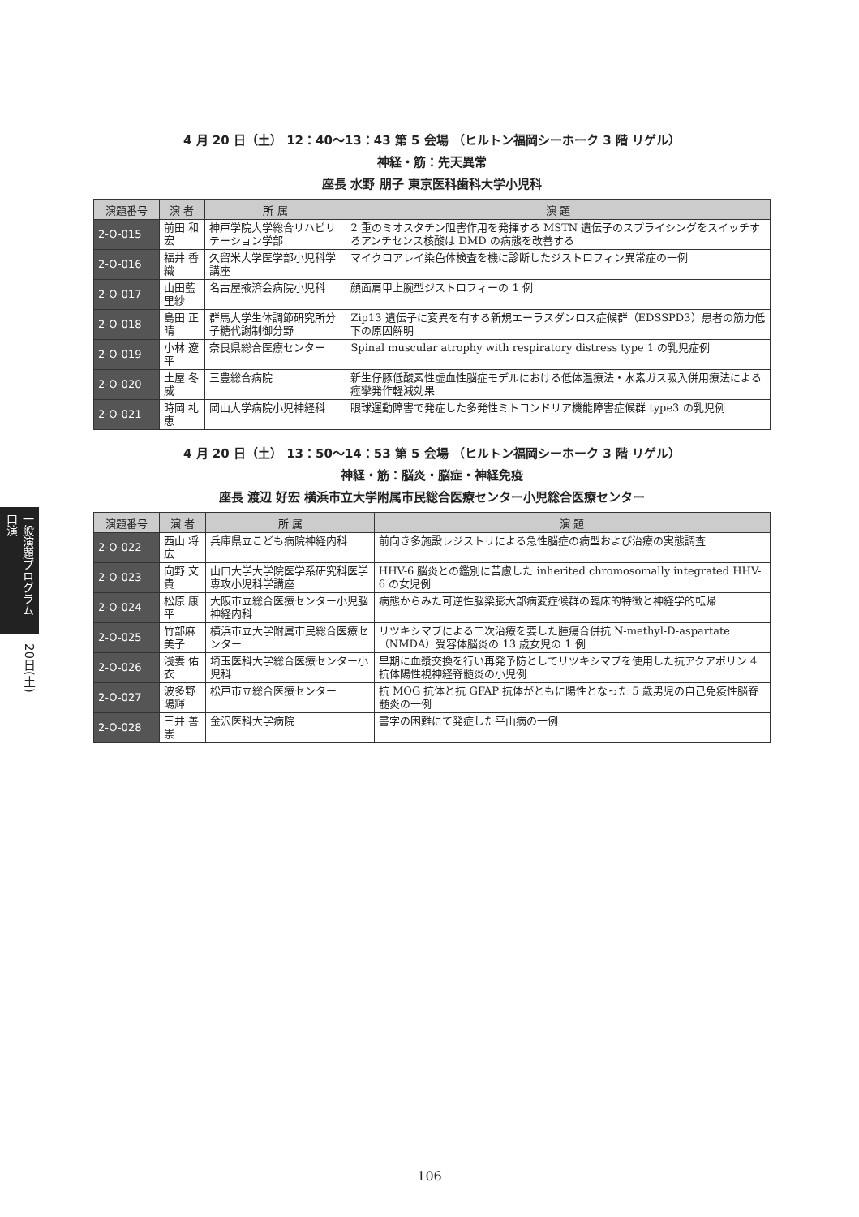一般演題プログラム 口演
20日(土)
4 月 20 日（土） 12：40〜13：43 第 5 会場 （ヒルトン福岡シーホーク 3 階 リゲル）
神経・筋：先天異常
座長 水野 朋子 東京医科歯科大学小児科
| 演題番号 | 演 者 | 所 属 | 演 題 |
| --- | --- | --- | --- |
| 2-O-015 | 前田 和宏 | 神戸学院大学総合リハビリテーション学部 | 2 重のミオスタチン阻害作用を発揮する MSTN 遺伝子のスプライシングをスイッチするアンチセンス核酸は DMD の病態を改善する |
| 2-O-016 | 福井 香織 | 久留米大学医学部小児科学講座 | マイクロアレイ染色体検査を機に診断したジストロフィン異常症の一例 |
| 2-O-017 | 山田藍里紗 | 名古屋掖済会病院小児科 | 顔面肩甲上腕型ジストロフィーの 1 例 |
| 2-O-018 | 島田 正晴 | 群馬大学生体調節研究所分子糖代謝制御分野 | Zip13 遺伝子に変異を有する新規エーラスダンロス症候群（EDSSPD3）患者の筋力低下の原因解明 |
| 2-O-019 | 小林 遼平 | 奈良県総合医療センター | Spinal muscular atrophy with respiratory distress type 1 の乳児症例 |
| 2-O-020 | 土屋 冬威 | 三豊総合病院 | 新生仔豚低酸素性虚血性脳症モデルにおける低体温療法・水素ガス吸入併用療法による痙攣発作軽減効果 |
| 2-O-021 | 時岡 礼恵 | 岡山大学病院小児神経科 | 眼球運動障害で発症した多発性ミトコンドリア機能障害症候群 type3 の乳児例 |
4 月 20 日（土） 13：50〜14：53 第 5 会場 （ヒルトン福岡シーホーク 3 階 リゲル）
神経・筋：脳炎・脳症・神経免疫
座長 渡辺 好宏 横浜市立大学附属市民総合医療センター小児総合医療センター
| 演題番号 | 演 者 | 所 属 | 演 題 |
| --- | --- | --- | --- |
| 2-O-022 | 西山 将広 | 兵庫県立こども病院神経内科 | 前向き多施設レジストリによる急性脳症の病型および治療の実態調査 |
| 2-O-023 | 向野 文貴 | 山口大学大学院医学系研究科医学専攻小児科学講座 | HHV-6 脳炎との鑑別に苦慮した inherited chromosomally integrated HHV-6 の女児例 |
| 2-O-024 | 松原 康平 | 大阪市立総合医療センター小児脳神経内科 | 病態からみた可逆性脳梁膨大部病変症候群の臨床的特徴と神経学的転帰 |
| 2-O-025 | 竹部麻美子 | 横浜市立大学附属市民総合医療センター | リツキシマブによる二次治療を要した腫瘍合併抗 N-methyl-D-aspartate（NMDA）受容体脳炎の 13 歳女児の 1 例 |
| 2-O-026 | 浅妻 佑衣 | 埼玉医科大学総合医療センター小児科 | 早期に血漿交換を行い再発予防としてリツキシマブを使用した抗アクアポリン 4 抗体陽性視神経脊髄炎の小児例 |
| 2-O-027 | 波多野陽輝 | 松戸市立総合医療センター | 抗 MOG 抗体と抗 GFAP 抗体がともに陽性となった 5 歳男児の自己免疫性脳脊髄炎の一例 |
| 2-O-028 | 三井 善崇 | 金沢医科大学病院 | 書字の困難にて発症した平山病の一例 |
106